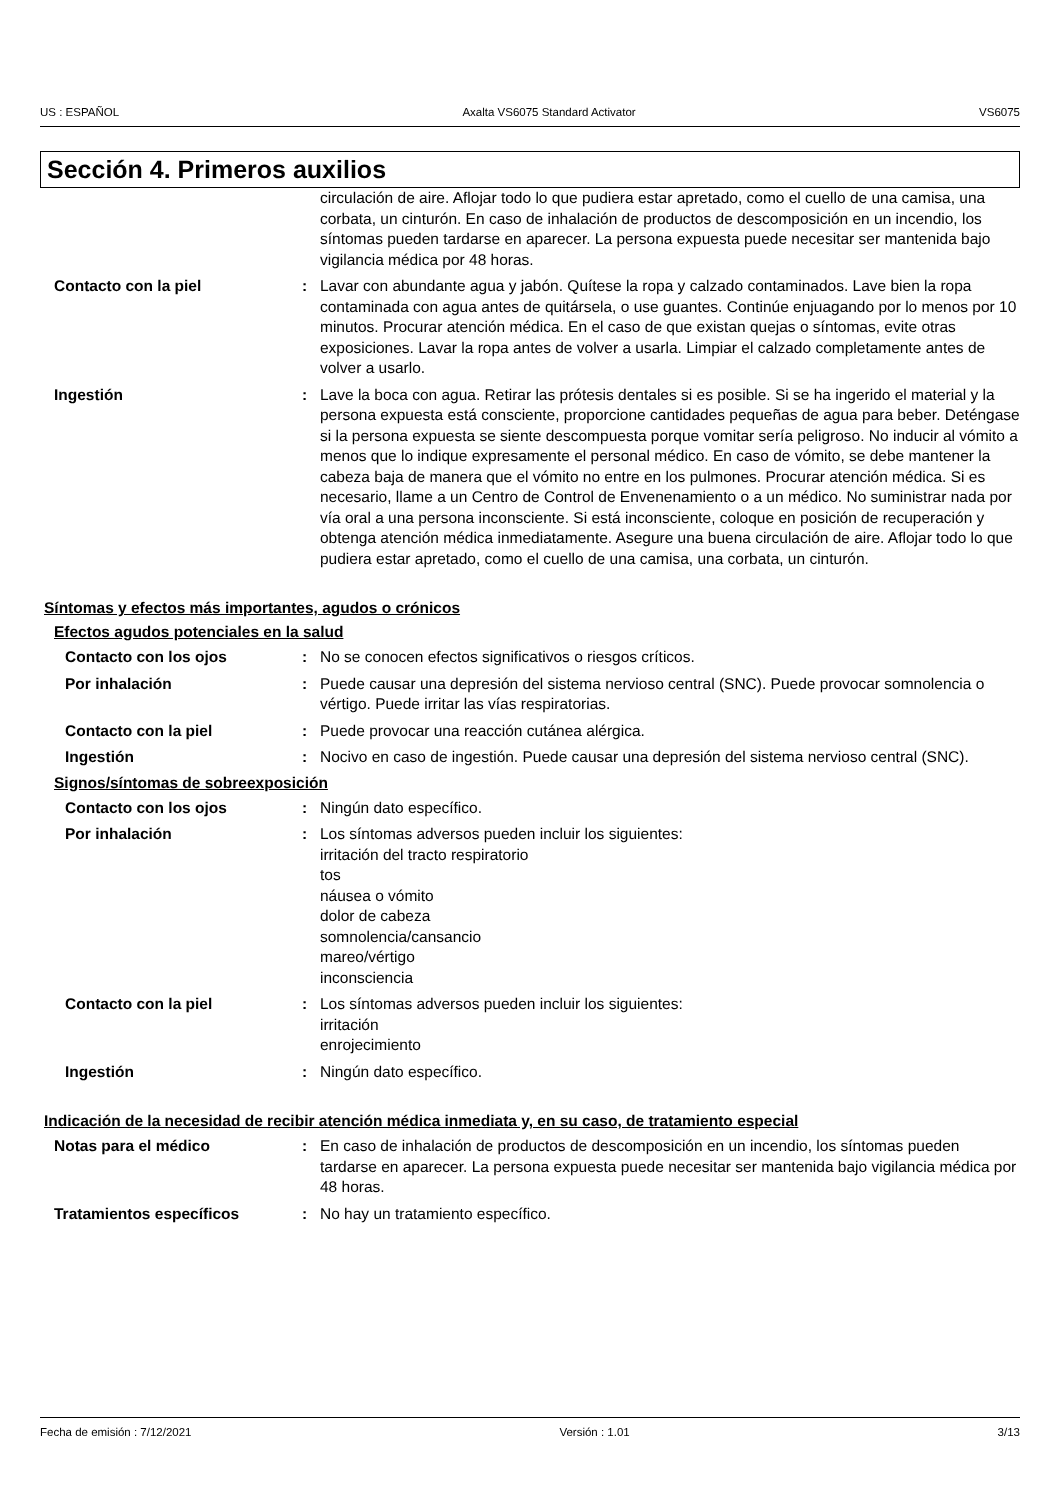US : ESPAÑOL Axalta VS6075 Standard Activator VS6075
Sección 4. Primeros auxilios
circulación de aire. Aflojar todo lo que pudiera estar apretado, como el cuello de una camisa, una corbata, un cinturón. En caso de inhalación de productos de descomposición en un incendio, los síntomas pueden tardarse en aparecer. La persona expuesta puede necesitar ser mantenida bajo vigilancia médica por 48 horas.
Contacto con la piel : Lavar con abundante agua y jabón. Quítese la ropa y calzado contaminados. Lave bien la ropa contaminada con agua antes de quitársela, o use guantes. Continúe enjuagando por lo menos por 10 minutos. Procurar atención médica. En el caso de que existan quejas o síntomas, evite otras exposiciones. Lavar la ropa antes de volver a usarla. Limpiar el calzado completamente antes de volver a usarlo.
Ingestión : Lave la boca con agua. Retirar las prótesis dentales si es posible. Si se ha ingerido el material y la persona expuesta está consciente, proporcione cantidades pequeñas de agua para beber. Deténgase si la persona expuesta se siente descompuesta porque vomitar sería peligroso. No inducir al vómito a menos que lo indique expresamente el personal médico. En caso de vómito, se debe mantener la cabeza baja de manera que el vómito no entre en los pulmones. Procurar atención médica. Si es necesario, llame a un Centro de Control de Envenenamiento o a un médico. No suministrar nada por vía oral a una persona inconsciente. Si está inconsciente, coloque en posición de recuperación y obtenga atención médica inmediatamente. Asegure una buena circulación de aire. Aflojar todo lo que pudiera estar apretado, como el cuello de una camisa, una corbata, un cinturón.
Síntomas y efectos más importantes, agudos o crónicos
Efectos agudos potenciales en la salud
Contacto con los ojos : No se conocen efectos significativos o riesgos críticos.
Por inhalación : Puede causar una depresión del sistema nervioso central (SNC). Puede provocar somnolencia o vértigo. Puede irritar las vías respiratorias.
Contacto con la piel : Puede provocar una reacción cutánea alérgica.
Ingestión : Nocivo en caso de ingestión. Puede causar una depresión del sistema nervioso central (SNC).
Signos/síntomas de sobreexposición
Contacto con los ojos : Ningún dato específico.
Por inhalación : Los síntomas adversos pueden incluir los siguientes:
irritación del tracto respiratorio
tos
náusea o vómito
dolor de cabeza
somnolencia/cansancio
mareo/vértigo
inconsciencia
Contacto con la piel : Los síntomas adversos pueden incluir los siguientes:
irritación
enrojecimiento
Ingestión : Ningún dato específico.
Indicación de la necesidad de recibir atención médica inmediata y, en su caso, de tratamiento especial
Notas para el médico : En caso de inhalación de productos de descomposición en un incendio, los síntomas pueden tardarse en aparecer. La persona expuesta puede necesitar ser mantenida bajo vigilancia médica por 48 horas.
Tratamientos específicos : No hay un tratamiento específico.
Fecha de emisión : 7/12/2021 Versión : 1.01 3/13